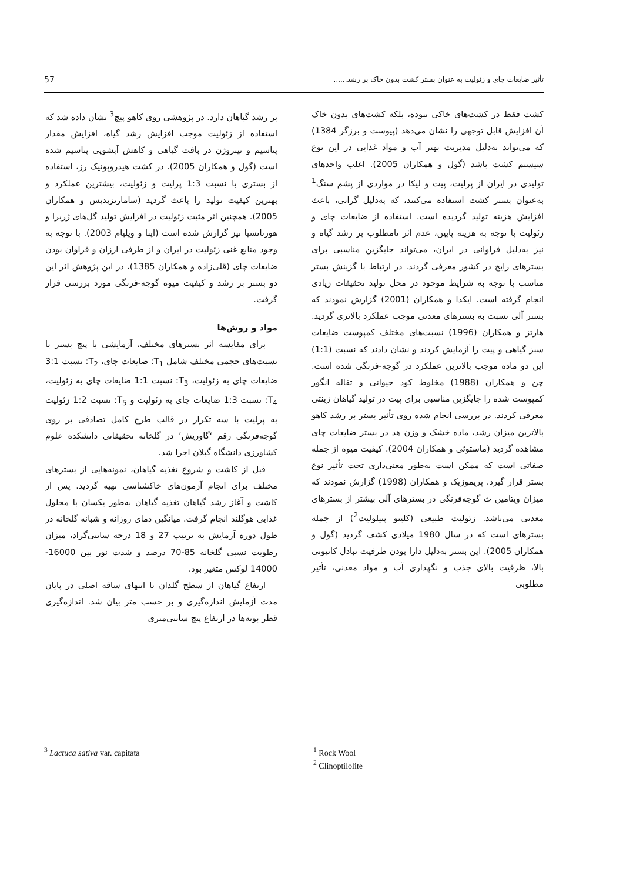تأثیر ضایعات چای و زئولیت به عنوان بستر کشت بدون خاک بر رشد...... 57
کشت فقط در کشت‌های خاکی نبوده، بلکه کشت‌های بدون خاک آن افزایش قابل توجهی را نشان می‌دهد (پیوست و برزگر 1384) که می‌تواند به‌دلیل مدیریت بهتر آب و مواد غذایی در این نوع سیستم کشت باشد (گول و همکاران 2005). اغلب واحدهای تولیدی در ایران از پرلیت، پیت و لیکا در مواردی از پشم سنگ<sup>1</sup> به‌عنوان بستر کشت استفاده می‌کنند، که به‌دلیل گرانی، باعث افزایش هزینه تولید گردیده است. استفاده از ضایعات چای و زئولیت با توجه به هزینه پایین، عدم اثر نامطلوب بر رشد گیاه و نیز به‌دلیل فراوانی در ایران، می‌تواند جایگزین مناسبی برای بسترهای رایج در کشور معرفی گردند. در ارتباط با گزینش بستر مناسب با توجه به شرایط موجود در محل تولید تحقیقات زیادی انجام گرفته است. ایکدا و همکاران (2001) گزارش نمودند که بستر آلی نسبت به بسترهای معدنی موجب عملکرد بالاتری گردید. هارتز و همکاران (1996) نسبت‌های مختلف کمپوست ضایعات سبز گیاهی و پیت را آزمایش کردند و نشان دادند که نسبت (1:1) این دو ماده موجب بالاترین عملکرد در گوجه-فرنگی شده است. چن و همکاران (1988) مخلوط کود حیوانی و تفاله انگور کمپوست شده را جایگزین مناسبی برای پیت در تولید گیاهان زینتی معرفی کردند. در بررسی انجام شده روی تأثیر بستر بر رشد کاهو بالاترین میزان رشد، ماده خشک و وزن هد در بستر ضایعات چای مشاهده گردید (ماستوئی و همکاران 2004). کیفیت میوه از جمله صفاتی است که ممکن است به‌طور معنی‌داری تحت تأثیر نوع بستر قرار گیرد. پریموزیک و همکاران (1998) گزارش نمودند که میزان ویتامین ث گوجه‌فرنگی در بسترهای آلی بیشتر از بسترهای معدنی می‌باشد. زئولیت طبیعی (کلینو پتیلولیت<sup>2</sup>) از جمله بسترهای است که در سال 1980 میلادی کشف گردید (گول و همکاران 2005). این بستر به‌دلیل دارا بودن ظرفیت تبادل کاتیونی بالا، ظرفیت بالای جذب و نگهداری آب و مواد معدنی، تأثیر مطلوبی
بر رشد گیاهان دارد. در پژوهشی روی کاهو پیچ<sup>3</sup> نشان داده شد که استفاده از زئولیت موجب افزایش رشد گیاه، افزایش مقدار پتاسیم و نیتروژن در بافت گیاهی و کاهش آبشویی پتاسیم شده است (گول و همکاران 2005). در کشت هیدروپونیک رز، استفاده از بستری با نسبت 1:3 پرلیت و زئولیت، بیشترین عملکرد و بهترین کیفیت تولید را باعث گردید (سامارتزیدیس و همکاران 2005). همچنین اثر مثبت زئولیت در افزایش تولید گل‌های ژربرا و هورتانسیا نیز گزارش شده است (اپنا و ویلیام 2003). با توجه به وجود منابع غنی زئولیت در ایران و از طرفی ارزان و فراوان بودن ضایعات چای (قلی‌زاده و همکاران 1385)، در این پژوهش اثر این دو بستر بر رشد و کیفیت میوه گوجه-فرنگی مورد بررسی قرار گرفت.
مواد و روش‌ها
برای مقایسه اثر بسترهای مختلف، آزمایشی با پنج بستر با نسبت‌های حجمی مختلف شامل T<sub>1</sub>: ضایعات چای، T<sub>2</sub>: نسبت 3:1 ضایعات چای به زئولیت، T<sub>3</sub>: نسبت 1:1 ضایعات چای به زئولیت، T<sub>4</sub>: نسبت 1:3 ضایعات چای به زئولیت و T<sub>5</sub>: نسبت 1:2 زئولیت به پرلیت با سه تکرار در قالب طرح کامل تصادفی بر روی گوجه‌فرنگی رقم ‘گاوریش’ در گلخانه تحقیقاتی دانشکده علوم کشاورزی دانشگاه گیلان اجرا شد.
قبل از کاشت و شروع تغذیه گیاهان، نمونه‌هایی از بسترهای مختلف برای انجام آزمون‌های خاکشناسی تهیه گردید. پس از کاشت و آغاز رشد گیاهان تغذیه گیاهان به‌طور یکسان با محلول غذایی هوگلند انجام گرفت. میانگین دمای روزانه و شبانه گلخانه در طول دوره آزمایش به ترتیب 27 و 18 درجه سانتی‌گراد، میزان رطوبت نسبی گلخانه 85-70 درصد و شدت نور بین 16000-14000 لوکس متغیر بود.
ارتفاع گیاهان از سطح گلدان تا انتهای ساقه اصلی در پایان مدت آزمایش اندازه‌گیری و بر حسب متر بیان شد. اندازه‌گیری قطر بوته‌ها در ارتفاع پنج سانتی‌متری
<sup>1</sup> Rock Wool
<sup>2</sup> Clinoptilolite
<sup>3</sup> Lactuca sativa var. capitata